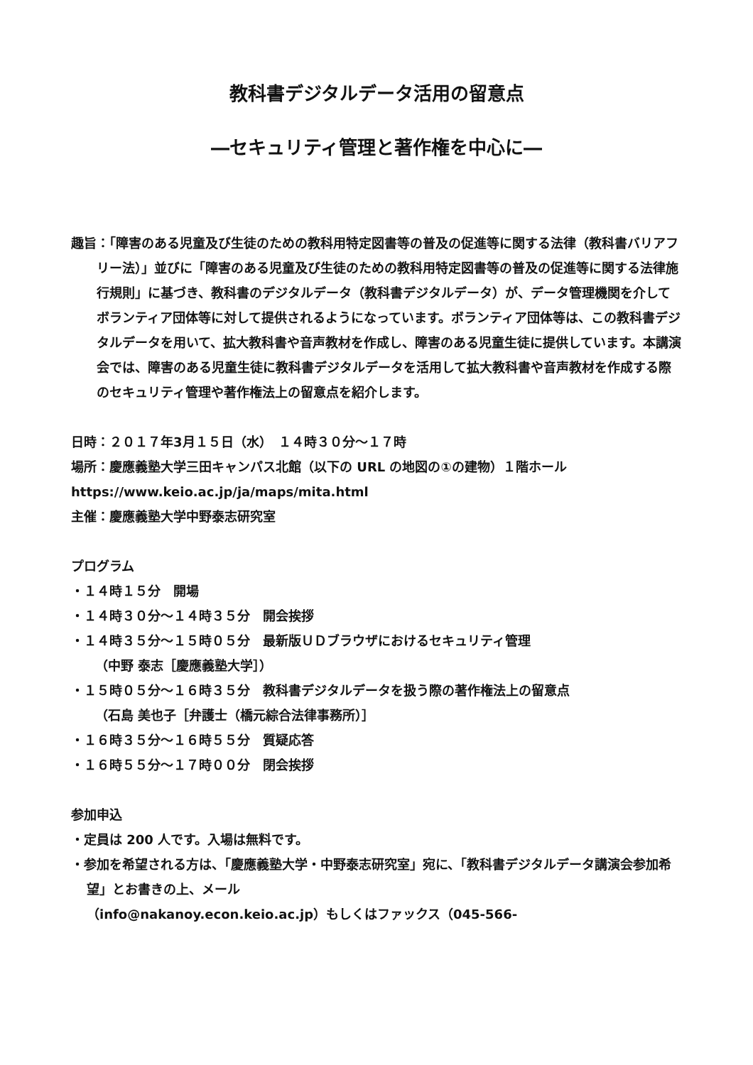教科書デジタルデータ活用の留意点
―セキュリティ管理と著作権を中心に―
趣旨：「障害のある児童及び生徒のための教科用特定図書等の普及の促進等に関する法律（教科書バリアフリー法）」並びに「障害のある児童及び生徒のための教科用特定図書等の普及の促進等に関する法律施行規則」に基づき、教科書のデジタルデータ（教科書デジタルデータ）が、データ管理機関を介してボランティア団体等に対して提供されるようになっています。ボランティア団体等は、この教科書デジタルデータを用いて、拡大教科書や音声教材を作成し、障害のある児童生徒に提供しています。本講演会では、障害のある児童生徒に教科書デジタルデータを活用して拡大教科書や音声教材を作成する際のセキュリティ管理や著作権法上の留意点を紹介します。
日時：２０１７年3月１５日（水）　１４時３０分～１７時
場所：慶應義塾大学三田キャンパス北館（以下の URL の地図の①の建物）１階ホール
https://www.keio.ac.jp/ja/maps/mita.html
主催：慶應義塾大学中野泰志研究室
プログラム
・１４時１５分　開場
・１４時３０分～１４時３５分　開会挨拶
・１４時３５分～１５時０５分　最新版ＵＤブラウザにおけるセキュリティ管理
（中野 泰志［慶應義塾大学］）
・１５時０５分～１６時３５分　教科書デジタルデータを扱う際の著作権法上の留意点
（石島 美也子［弁護士（橋元綜合法律事務所）］
・１６時３５分～１６時５５分　質疑応答
・１６時５５分～１７時００分　閉会挨拶
参加申込
・定員は 200 人です。入場は無料です。
・参加を希望される方は、「慶應義塾大学・中野泰志研究室」宛に、「教科書デジタルデータ講演会参加希望」とお書きの上、メール
（info@nakanoy.econ.keio.ac.jp）もしくはファックス（045-566-